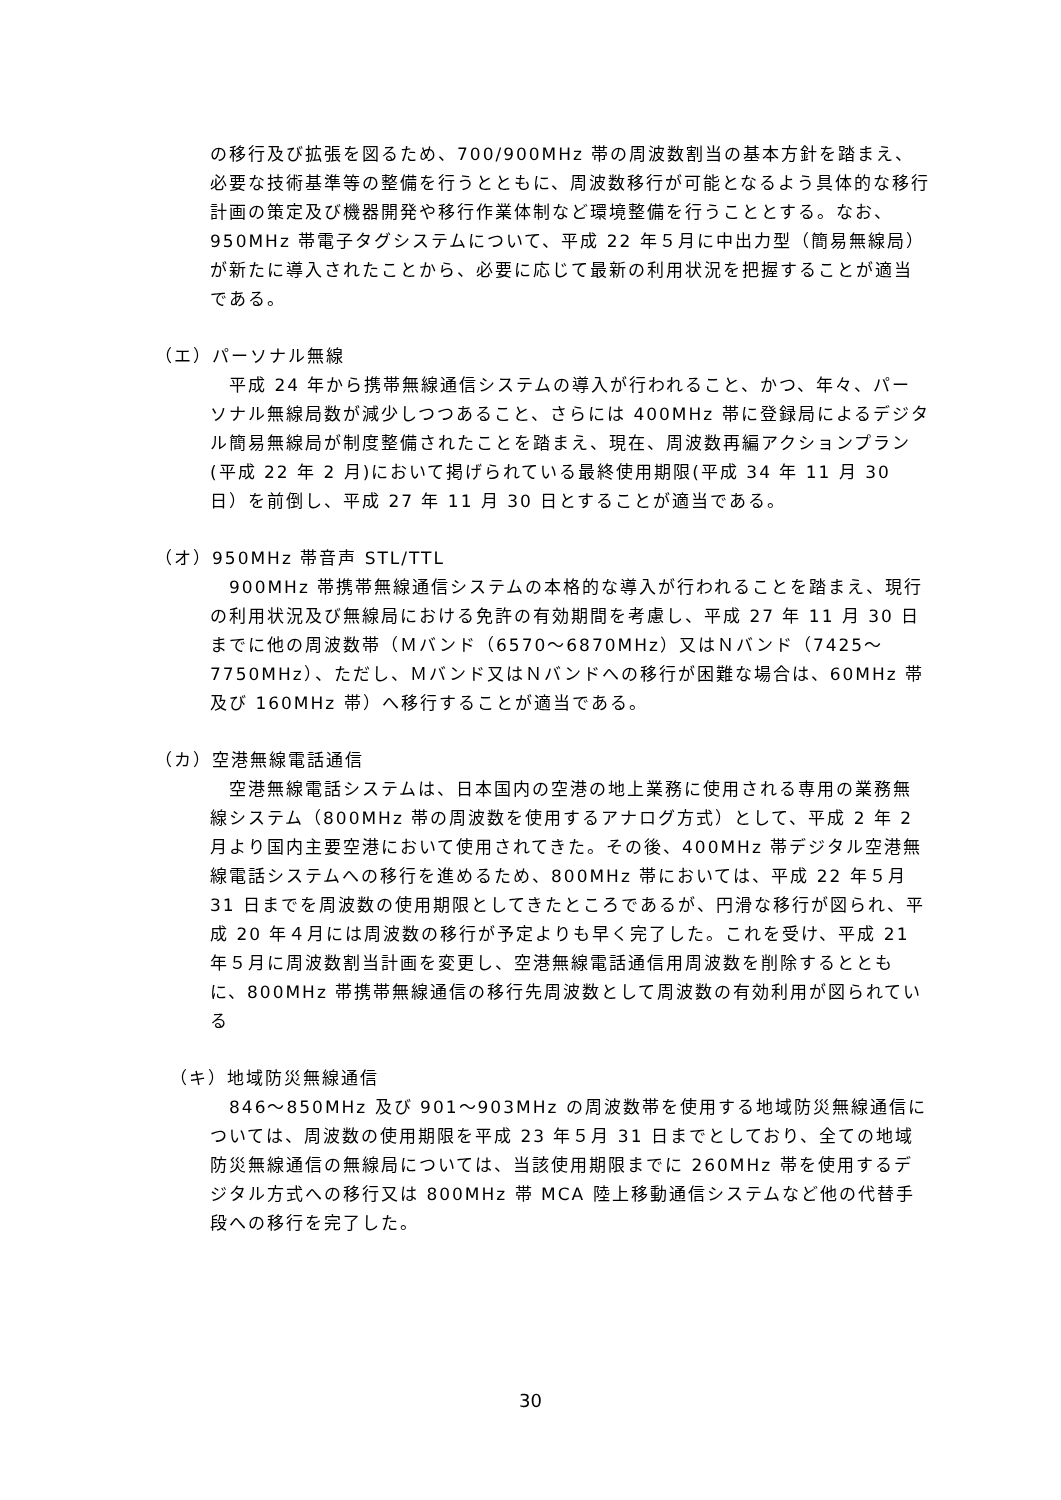の移行及び拡張を図るため、700/900MHz 帯の周波数割当の基本方針を踏まえ、必要な技術基準等の整備を行うとともに、周波数移行が可能となるよう具体的な移行計画の策定及び機器開発や移行作業体制など環境整備を行うこととする。なお、950MHz 帯電子タグシステムについて、平成 22 年５月に中出力型（簡易無線局）が新たに導入されたことから、必要に応じて最新の利用状況を把握することが適当である。
（エ）パーソナル無線
　平成 24 年から携帯無線通信システムの導入が行われること、かつ、年々、パーソナル無線局数が減少しつつあること、さらには 400MHz 帯に登録局によるデジタル簡易無線局が制度整備されたことを踏まえ、現在、周波数再編アクションプラン(平成 22 年 2 月)において掲げられている最終使用期限(平成 34 年 11 月 30 日）を前倒し、平成 27 年 11 月 30 日とすることが適当である。
（オ）950MHz 帯音声 STL/TTL
　900MHz 帯携帯無線通信システムの本格的な導入が行われることを踏まえ、現行の利用状況及び無線局における免許の有効期間を考慮し、平成 27 年 11 月 30 日までに他の周波数帯（Ｍバンド（6570～6870MHz）又はＮバンド（7425～7750MHz）、ただし、Ｍバンド又はＮバンドへの移行が困難な場合は、60MHz 帯及び 160MHz 帯）へ移行することが適当である。
（カ）空港無線電話通信
　空港無線電話システムは、日本国内の空港の地上業務に使用される専用の業務無線システム（800MHz 帯の周波数を使用するアナログ方式）として、平成 2 年 2 月より国内主要空港において使用されてきた。その後、400MHz 帯デジタル空港無線電話システムへの移行を進めるため、800MHz 帯においては、平成 22 年５月 31 日までを周波数の使用期限としてきたところであるが、円滑な移行が図られ、平成 20 年４月には周波数の移行が予定よりも早く完了した。これを受け、平成 21 年５月に周波数割当計画を変更し、空港無線電話通信用周波数を削除するとともに、800MHz 帯携帯無線通信の移行先周波数として周波数の有効利用が図られている
（キ）地域防災無線通信
　846～850MHz 及び 901～903MHz の周波数帯を使用する地域防災無線通信については、周波数の使用期限を平成 23 年５月 31 日までとしており、全ての地域防災無線通信の無線局については、当該使用期限までに 260MHz 帯を使用するデジタル方式への移行又は 800MHz 帯 MCA 陸上移動通信システムなど他の代替手段への移行を完了した。
30